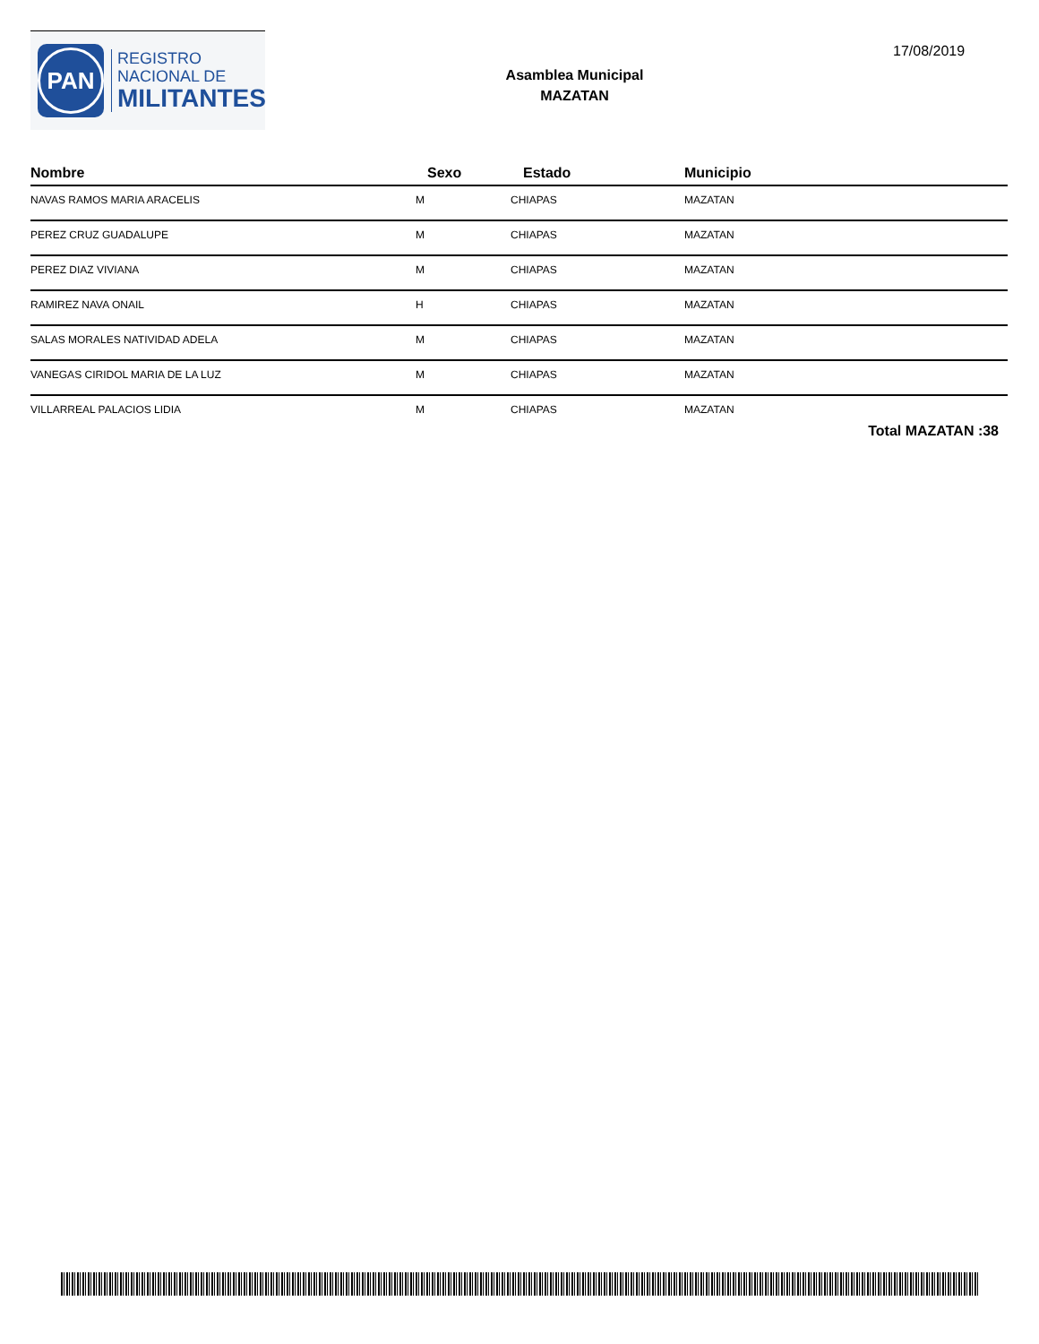PAN
REGISTRO
NACIONAL DE
MILITANTES
Asamblea Municipal
MAZATAN
17/08/2019
| Nombre | Sexo | Estado | Municipio |
| --- | --- | --- | --- |
| NAVAS RAMOS MARIA ARACELIS | M | CHIAPAS | MAZATAN |
| PEREZ CRUZ GUADALUPE | M | CHIAPAS | MAZATAN |
| PEREZ DIAZ VIVIANA | M | CHIAPAS | MAZATAN |
| RAMIREZ NAVA ONAIL | H | CHIAPAS | MAZATAN |
| SALAS MORALES NATIVIDAD ADELA | M | CHIAPAS | MAZATAN |
| VANEGAS CIRIDOL MARIA DE LA LUZ | M | CHIAPAS | MAZATAN |
| VILLARREAL PALACIOS LIDIA | M | CHIAPAS | MAZATAN |
Total MAZATAN :38